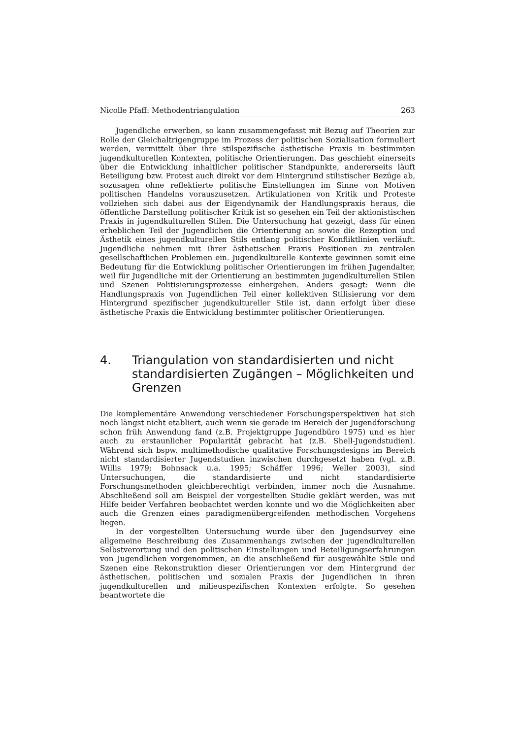Nicolle Pfaff: Methodentriangulation 263
Jugendliche erwerben, so kann zusammengefasst mit Bezug auf Theorien zur Rolle der Gleichaltrigengruppe im Prozess der politischen Sozialisation formuliert werden, vermittelt über ihre stilspezifische ästhetische Praxis in bestimmten jugendkulturellen Kontexten, politische Orientierungen. Das geschieht einerseits über die Entwicklung inhaltlicher politischer Standpunkte, andererseits läuft Beteiligung bzw. Protest auch direkt vor dem Hintergrund stilistischer Bezüge ab, sozusagen ohne reflektierte politische Einstellungen im Sinne von Motiven politischen Handelns vorauszusetzen. Artikulationen von Kritik und Proteste vollziehen sich dabei aus der Eigendynamik der Handlungspraxis heraus, die öffentliche Darstellung politischer Kritik ist so gesehen ein Teil der aktionistischen Praxis in jugendkulturellen Stilen. Die Untersuchung hat gezeigt, dass für einen erheblichen Teil der Jugendlichen die Orientierung an sowie die Rezeption und Ästhetik eines jugendkulturellen Stils entlang politischer Konfliktlinien verläuft. Jugendliche nehmen mit ihrer ästhetischen Praxis Positionen zu zentralen gesellschaftlichen Problemen ein. Jugendkulturelle Kontexte gewinnen somit eine Bedeutung für die Entwicklung politischer Orientierungen im frühen Jugendalter, weil für Jugendliche mit der Orientierung an bestimmten jugendkulturellen Stilen und Szenen Politisierungsprozesse einhergehen. Anders gesagt: Wenn die Handlungspraxis von Jugendlichen Teil einer kollektiven Stilisierung vor dem Hintergrund spezifischer jugendkultureller Stile ist, dann erfolgt über diese ästhetische Praxis die Entwicklung bestimmter politischer Orientierungen.
4. Triangulation von standardisierten und nicht standardisierten Zugängen – Möglichkeiten und Grenzen
Die komplementäre Anwendung verschiedener Forschungsperspektiven hat sich noch längst nicht etabliert, auch wenn sie gerade im Bereich der Jugendforschung schon früh Anwendung fand (z.B. Projektgruppe Jugendbüro 1975) und es hier auch zu erstaunlicher Popularität gebracht hat (z.B. Shell-Jugendstudien). Während sich bspw. multimethodische qualitative Forschungsdesigns im Bereich nicht standardisierter Jugendstudien inzwischen durchgesetzt haben (vgl. z.B. Willis 1979; Bohnsack u.a. 1995; Schäffer 1996; Weller 2003), sind Untersuchungen, die standardisierte und nicht standardisierte Forschungsmethoden gleichberechtigt verbinden, immer noch die Ausnahme. Abschließend soll am Beispiel der vorgestellten Studie geklärt werden, was mit Hilfe beider Verfahren beobachtet werden konnte und wo die Möglichkeiten aber auch die Grenzen eines paradigmenübergreifenden methodischen Vorgehens liegen.
In der vorgestellten Untersuchung wurde über den Jugendsurvey eine allgemeine Beschreibung des Zusammenhangs zwischen der jugendkulturellen Selbstverortung und den politischen Einstellungen und Beteiligungserfahrungen von Jugendlichen vorgenommen, an die anschließend für ausgewählte Stile und Szenen eine Rekonstruktion dieser Orientierungen vor dem Hintergrund der ästhetischen, politischen und sozialen Praxis der Jugendlichen in ihren jugendkulturellen und milieuspezifischen Kontexten erfolgte. So gesehen beantwortete die